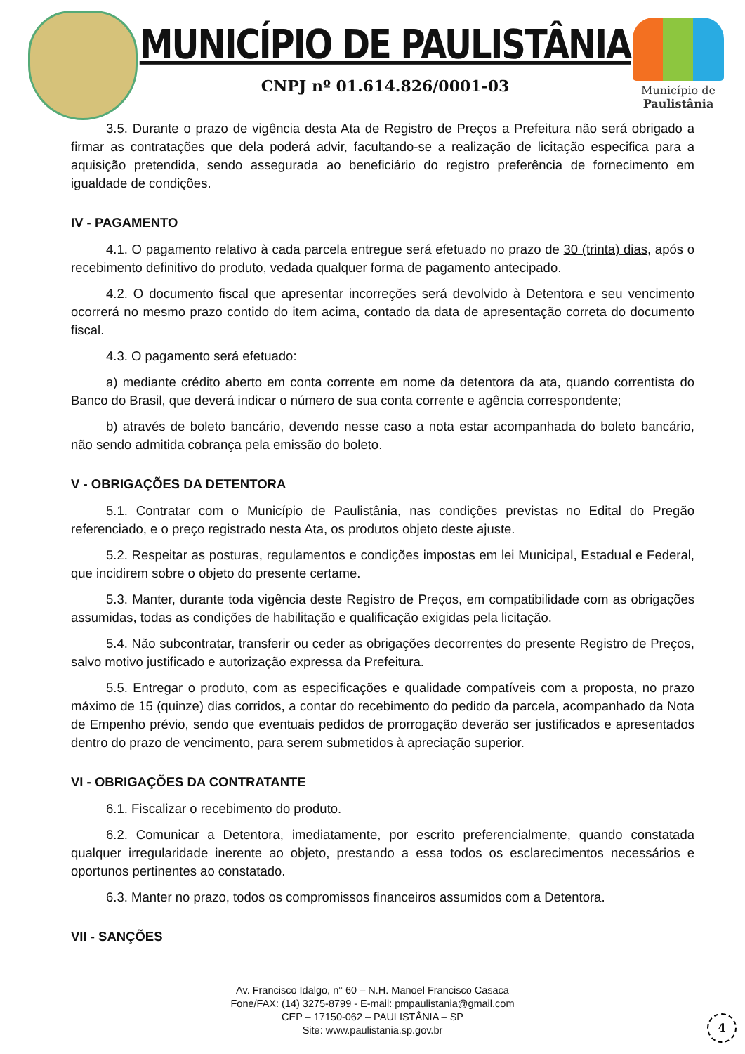MUNICÍPIO DE PAULISTÂNIA
CNPJ nº 01.614.826/0001-03
Município de
Paulistânia
3.5. Durante o prazo de vigência desta Ata de Registro de Preços a Prefeitura não será obrigado a firmar as contratações que dela poderá advir, facultando-se a realização de licitação especifica para a aquisição pretendida, sendo assegurada ao beneficiário do registro preferência de fornecimento em igualdade de condições.
IV - PAGAMENTO
4.1. O pagamento relativo à cada parcela entregue será efetuado no prazo de 30 (trinta) dias, após o recebimento definitivo do produto, vedada qualquer forma de pagamento antecipado.
4.2. O documento fiscal que apresentar incorreções será devolvido à Detentora e seu vencimento ocorrerá no mesmo prazo contido do item acima, contado da data de apresentação correta do documento fiscal.
4.3. O pagamento será efetuado:
a) mediante crédito aberto em conta corrente em nome da detentora da ata, quando correntista do Banco do Brasil, que deverá indicar o número de sua conta corrente e agência correspondente;
b) através de boleto bancário, devendo nesse caso a nota estar acompanhada do boleto bancário, não sendo admitida cobrança pela emissão do boleto.
V - OBRIGAÇÕES DA DETENTORA
5.1. Contratar com o Município de Paulistânia, nas condições previstas no Edital do Pregão referenciado, e o preço registrado nesta Ata, os produtos objeto deste ajuste.
5.2. Respeitar as posturas, regulamentos e condições impostas em lei Municipal, Estadual e Federal, que incidirem sobre o objeto do presente certame.
5.3. Manter, durante toda vigência deste Registro de Preços, em compatibilidade com as obrigações assumidas, todas as condições de habilitação e qualificação exigidas pela licitação.
5.4. Não subcontratar, transferir ou ceder as obrigações decorrentes do presente Registro de Preços, salvo motivo justificado e autorização expressa da Prefeitura.
5.5. Entregar o produto, com as especificações e qualidade compatíveis com a proposta, no prazo máximo de 15 (quinze) dias corridos, a contar do recebimento do pedido da parcela, acompanhado da Nota de Empenho prévio, sendo que eventuais pedidos de prorrogação deverão ser justificados e apresentados dentro do prazo de vencimento, para serem submetidos à apreciação superior.
VI - OBRIGAÇÕES DA CONTRATANTE
6.1. Fiscalizar o recebimento do produto.
6.2. Comunicar a Detentora, imediatamente, por escrito preferencialmente, quando constatada qualquer irregularidade inerente ao objeto, prestando a essa todos os esclarecimentos necessários e oportunos pertinentes ao constatado.
6.3. Manter no prazo, todos os compromissos financeiros assumidos com a Detentora.
VII - SANÇÕES
Av. Francisco Idalgo, n° 60 – N.H. Manoel Francisco Casaca
Fone/FAX: (14) 3275-8799 - E-mail: pmpaulistania@gmail.com
CEP – 17150-062 – PAULISTÂNIA – SP
Site: www.paulistania.sp.gov.br
4